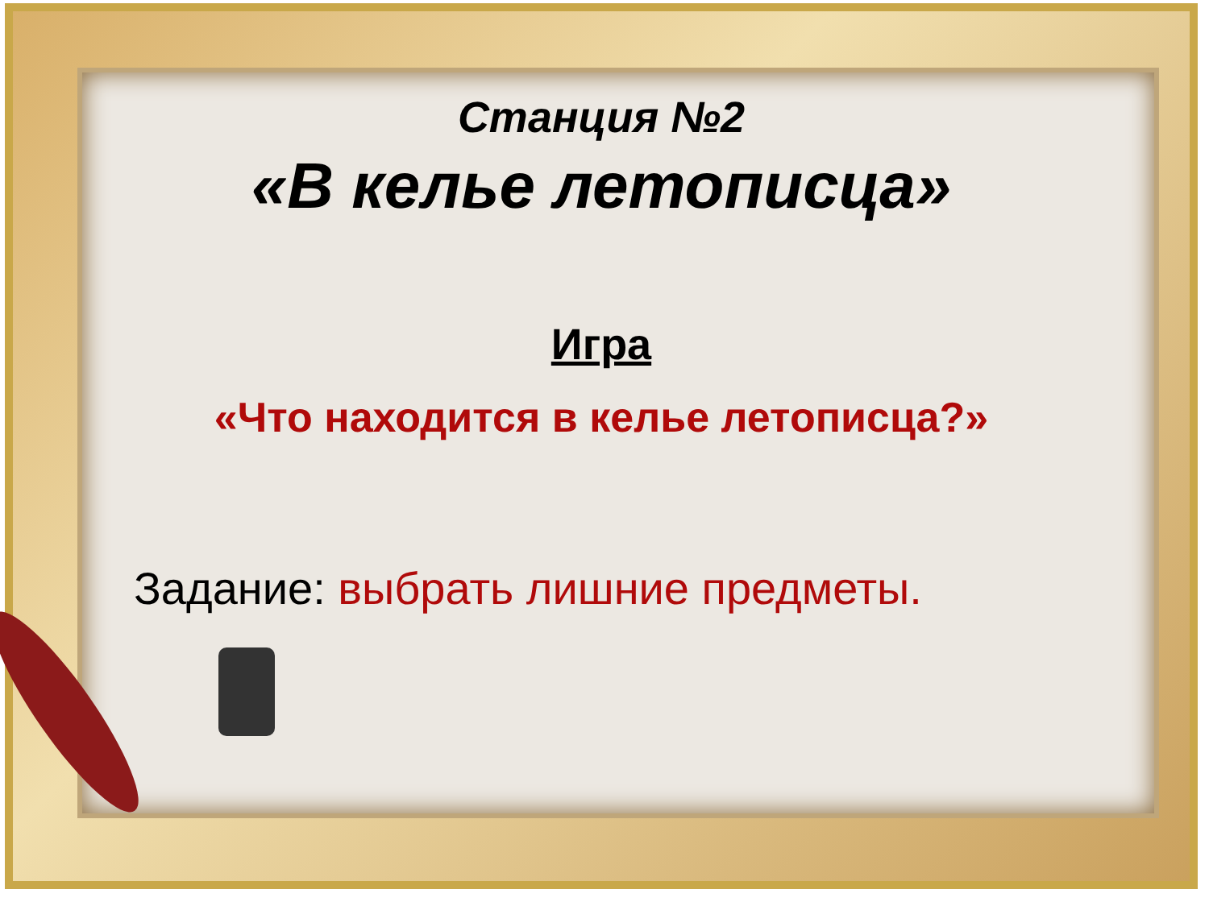Станция №2
«В келье летописца»
Игра
«Что находится в келье летописца?»
Задание: выбрать лишние предметы.